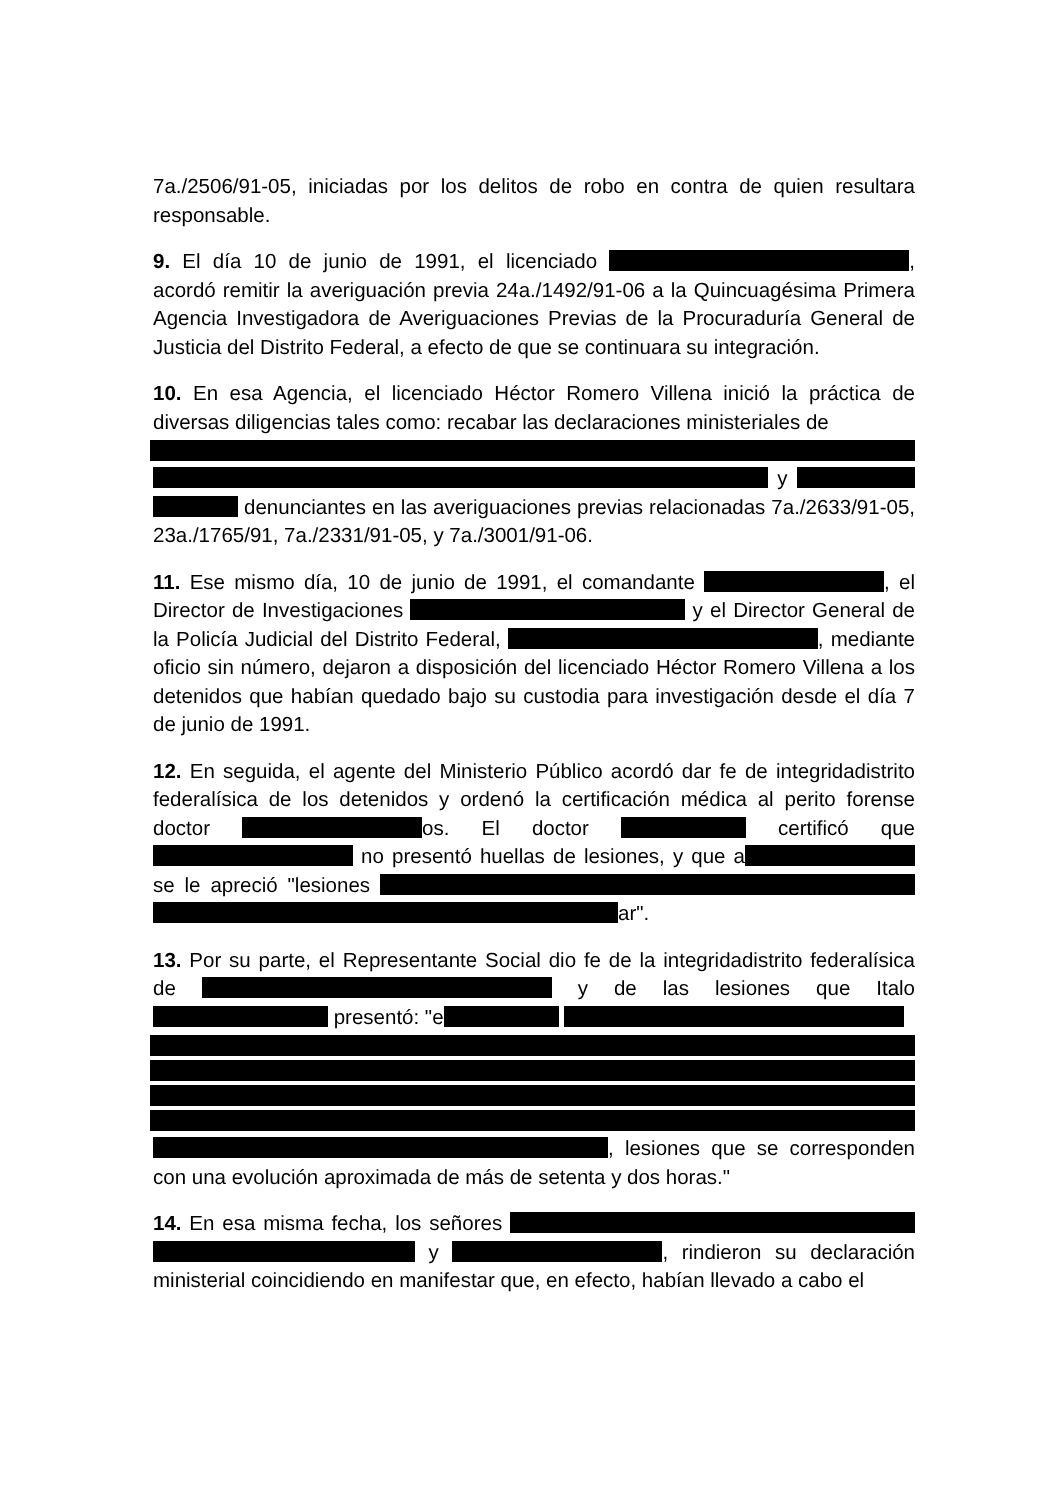7a./2506/91-05, iniciadas por los delitos de robo en contra de quien resultara responsable.
9. El día 10 de junio de 1991, el licenciado , acordó remitir la averiguación previa 24a./1492/91-06 a la Quincuagésima Primera Agencia Investigadora de Averiguaciones Previas de la Procuraduría General de Justicia del Distrito Federal, a efecto de que se continuara su integración.
10. En esa Agencia, el licenciado Héctor Romero Villena inició la práctica de diversas diligencias tales como: recabar las declaraciones ministeriales de y denunciantes en las averiguaciones previas relacionadas 7a./2633/91-05, 23a./1765/91, 7a./2331/91-05, y 7a./3001/91-06.
11. Ese mismo día, 10 de junio de 1991, el comandante , el Director de Investigaciones y el Director General de la Policía Judicial del Distrito Federal, , mediante oficio sin número, dejaron a disposición del licenciado Héctor Romero Villena a los detenidos que habían quedado bajo su custodia para investigación desde el día 7 de junio de 1991.
12. En seguida, el agente del Ministerio Público acordó dar fe de integridadistrito federalísica de los detenidos y ordenó la certificación médica al perito forense doctor os. El doctor certificó que no presentó huellas de lesiones, y que a se le apreció "lesiones ar".
13. Por su parte, el Representante Social dio fe de la integridadistrito federalísica de y de las lesiones que Italo presentó: "e , lesiones que se corresponden con una evolución aproximada de más de setenta y dos horas."
14. En esa misma fecha, los señores y , rindieron su declaración ministerial coincidiendo en manifestar que, en efecto, habían llevado a cabo el